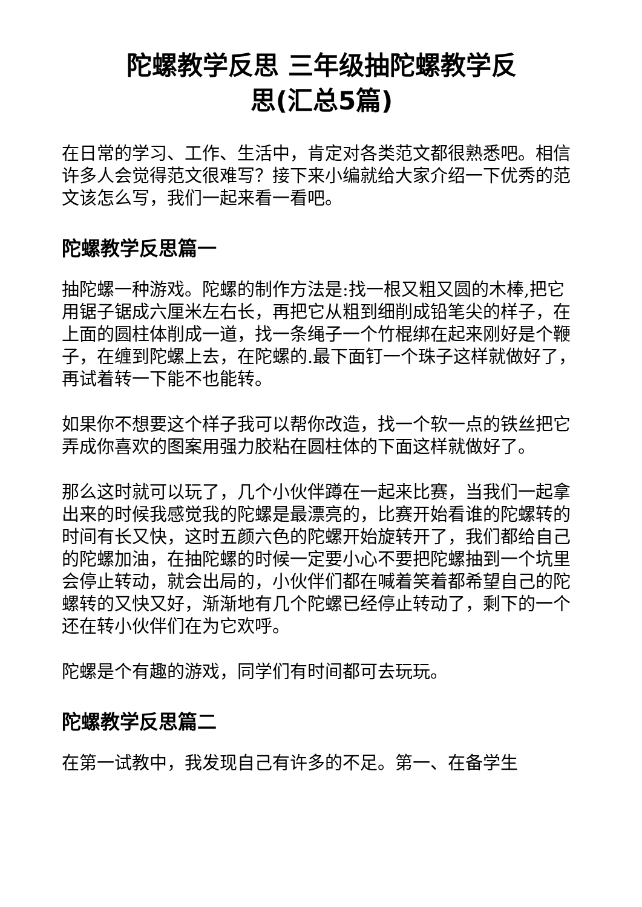陀螺教学反思 三年级抽陀螺教学反
思(汇总5篇)
在日常的学习、工作、生活中，肯定对各类范文都很熟悉吧。相信许多人会觉得范文很难写？接下来小编就给大家介绍一下优秀的范文该怎么写，我们一起来看一看吧。
陀螺教学反思篇一
抽陀螺一种游戏。陀螺的制作方法是:找一根又粗又圆的木棒,把它用锯子锯成六厘米左右长，再把它从粗到细削成铅笔尖的样子，在上面的圆柱体削成一道，找一条绳子一个竹棍绑在起来刚好是个鞭子，在缠到陀螺上去，在陀螺的.最下面钉一个珠子这样就做好了，再试着转一下能不也能转。
如果你不想要这个样子我可以帮你改造，找一个软一点的铁丝把它弄成你喜欢的图案用强力胶粘在圆柱体的下面这样就做好了。
那么这时就可以玩了，几个小伙伴蹲在一起来比赛，当我们一起拿出来的时候我感觉我的陀螺是最漂亮的，比赛开始看谁的陀螺转的时间有长又快，这时五颜六色的陀螺开始旋转开了，我们都给自己的陀螺加油，在抽陀螺的时候一定要小心不要把陀螺抽到一个坑里会停止转动，就会出局的，小伙伴们都在喊着笑着都希望自己的陀螺转的又快又好，渐渐地有几个陀螺已经停止转动了，剩下的一个还在转小伙伴们在为它欢呼。
陀螺是个有趣的游戏，同学们有时间都可去玩玩。
陀螺教学反思篇二
在第一试教中，我发现自己有许多的不足。第一、在备学生